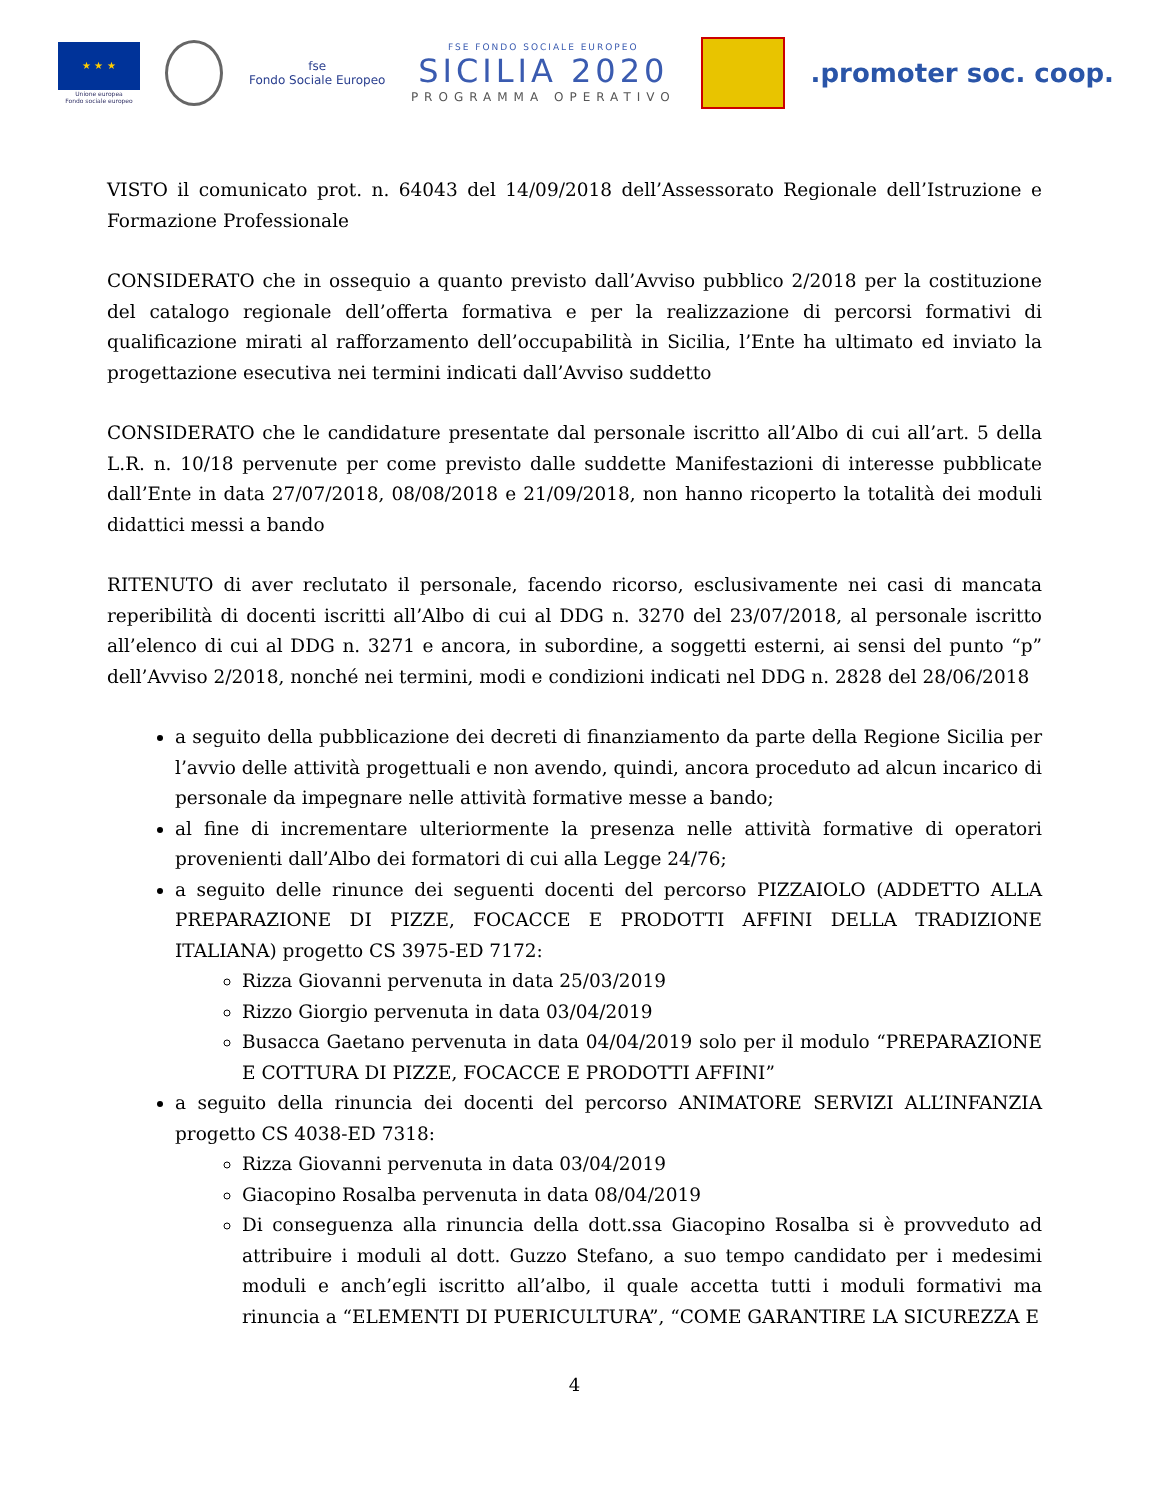★ ★ ★
Unione europea
Fondo sociale europeo
fse
Fondo Sociale Europeo
FSE FONDO SOCIALE EUROPEO
SICILIA 2020
PROGRAMMA OPERATIVO
.promoter soc. coop.
VISTO il comunicato prot. n. 64043 del 14/09/2018 dell’Assessorato Regionale dell’Istruzione e Formazione Professionale
CONSIDERATO che in ossequio a quanto previsto dall’Avviso pubblico 2/2018 per la costituzione del catalogo regionale dell’offerta formativa e per la realizzazione di percorsi formativi di qualificazione mirati al rafforzamento dell’occupabilità in Sicilia, l’Ente ha ultimato ed inviato la progettazione esecutiva nei termini indicati dall’Avviso suddetto
CONSIDERATO che le candidature presentate dal personale iscritto all’Albo di cui all’art. 5 della L.R. n. 10/18 pervenute per come previsto dalle suddette Manifestazioni di interesse pubblicate dall’Ente in data 27/07/2018, 08/08/2018 e 21/09/2018, non hanno ricoperto la totalità dei moduli didattici messi a bando
RITENUTO di aver reclutato il personale, facendo ricorso, esclusivamente nei casi di mancata reperibilità di docenti iscritti all’Albo di cui al DDG n. 3270 del 23/07/2018, al personale iscritto all’elenco di cui al DDG n. 3271 e ancora, in subordine, a soggetti esterni, ai sensi del punto “p” dell’Avviso 2/2018, nonché nei termini, modi e condizioni indicati nel DDG n. 2828 del 28/06/2018
a seguito della pubblicazione dei decreti di finanziamento da parte della Regione Sicilia per l’avvio delle attività progettuali e non avendo, quindi, ancora proceduto ad alcun incarico di personale da impegnare nelle attività formative messe a bando;
al fine di incrementare ulteriormente la presenza nelle attività formative di operatori provenienti dall’Albo dei formatori di cui alla Legge 24/76;
a seguito delle rinunce dei seguenti docenti del percorso PIZZAIOLO (ADDETTO ALLA PREPARAZIONE DI PIZZE, FOCACCE E PRODOTTI AFFINI DELLA TRADIZIONE ITALIANA) progetto CS 3975-ED 7172:
Rizza Giovanni pervenuta in data 25/03/2019
Rizzo Giorgio pervenuta in data 03/04/2019
Busacca Gaetano pervenuta in data 04/04/2019 solo per il modulo “PREPARAZIONE E COTTURA DI PIZZE, FOCACCE E PRODOTTI AFFINI”
a seguito della rinuncia dei docenti del percorso ANIMATORE SERVIZI ALL’INFANZIA progetto CS 4038-ED 7318:
Rizza Giovanni pervenuta in data 03/04/2019
Giacopino Rosalba pervenuta in data 08/04/2019
Di conseguenza alla rinuncia della dott.ssa Giacopino Rosalba si è provveduto ad attribuire i moduli al dott. Guzzo Stefano, a suo tempo candidato per i medesimi moduli e anch’egli iscritto all’albo, il quale accetta tutti i moduli formativi ma rinuncia a “ELEMENTI DI PUERICULTURA”, “COME GARANTIRE LA SICUREZZA E
4